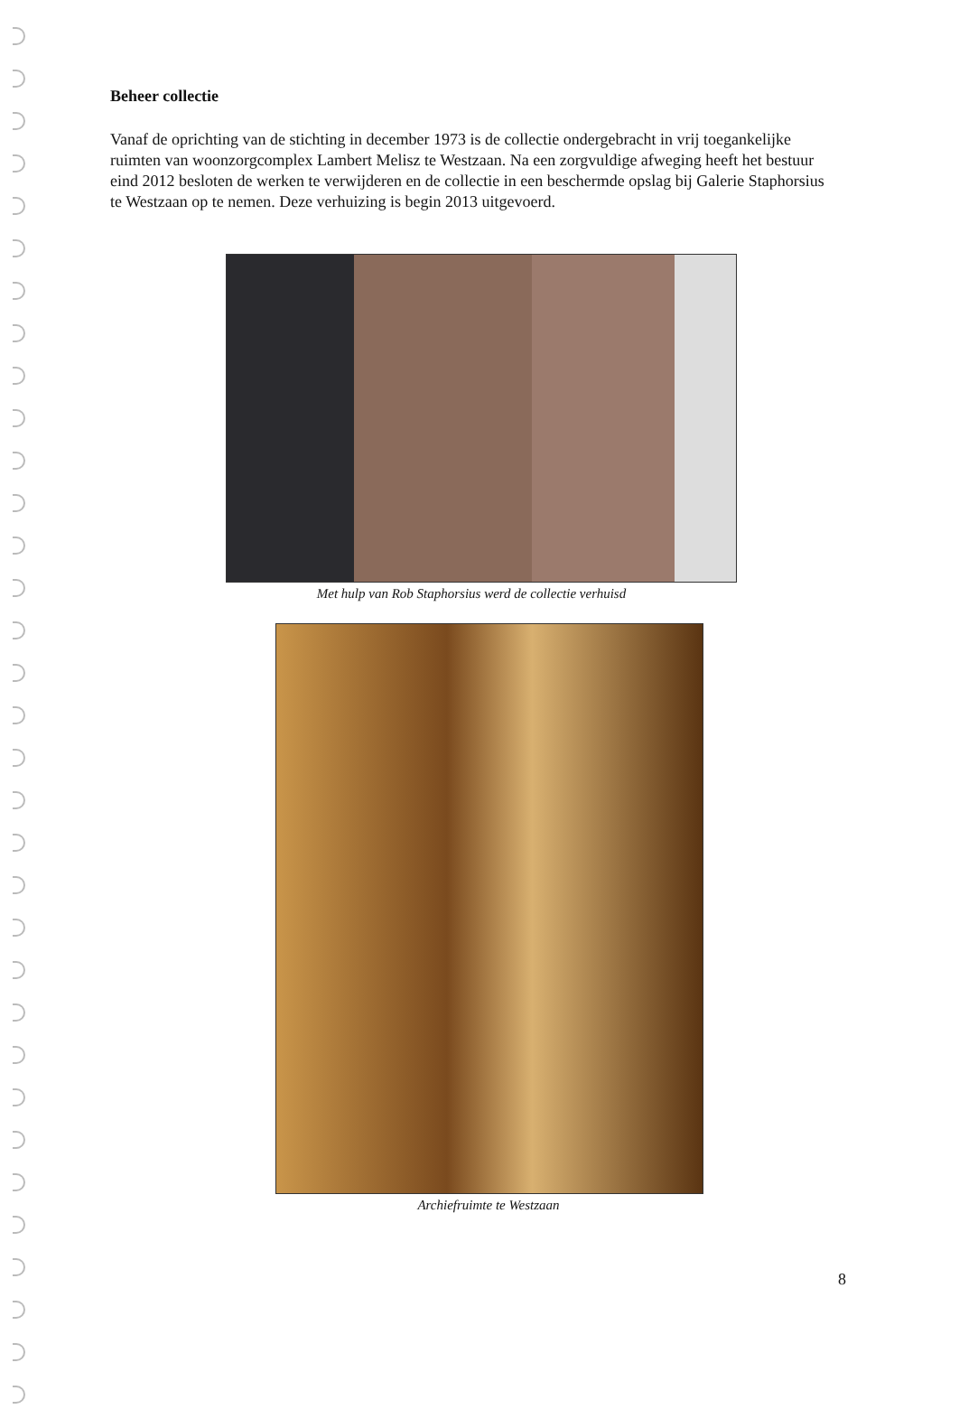Beheer collectie
Vanaf de oprichting van de stichting in december 1973 is de collectie ondergebracht in vrij toegankelijke ruimten van woonzorgcomplex Lambert Melisz te Westzaan. Na een zorgvuldige afweging heeft het bestuur eind 2012 besloten de werken te verwijderen en de collectie in een beschermde opslag bij Galerie Staphorsius te Westzaan op te nemen. Deze verhuizing is begin 2013 uitgevoerd.
Met hulp van Rob Staphorsius werd de collectie verhuisd
Archiefruimte te Westzaan
8